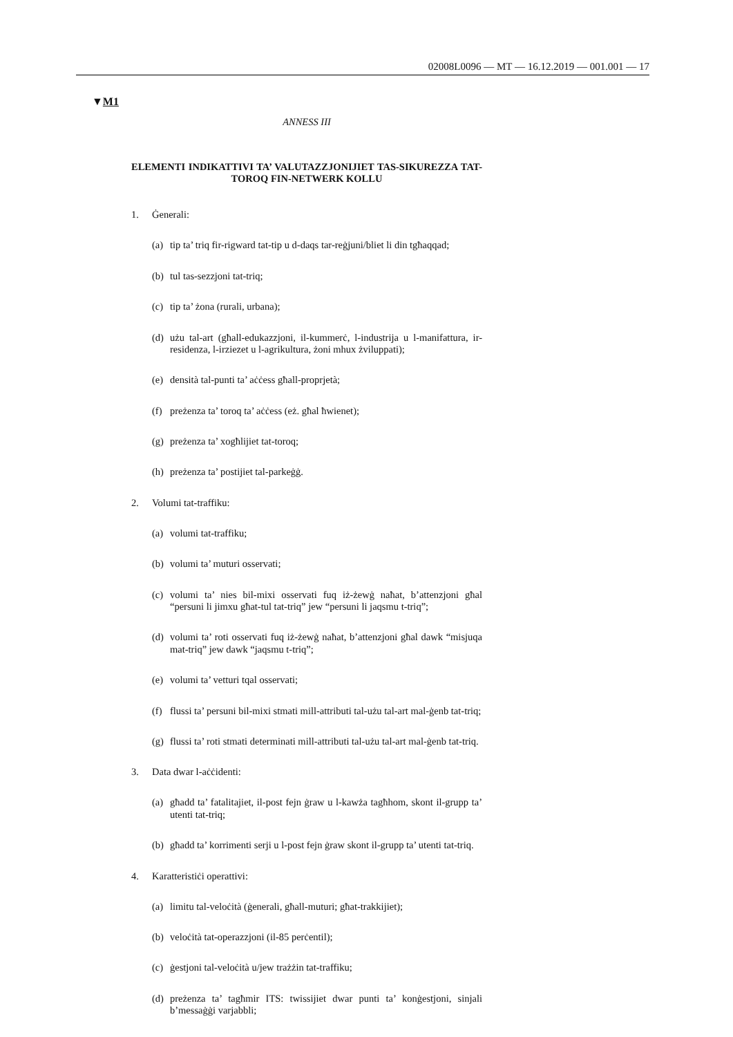02008L0096 — MT — 16.12.2019 — 001.001 — 17
▼M1
ANNESS III
ELEMENTI INDIKATTIVI TA’ VALUTAZZJONIJIET TAS-SIKUREZZA TAT-TOROQ FIN-NETWERK KOLLU
1. Ġenerali:
(a)
tip ta’ triq fir-rigward tat-tip u d-daqs tar-reġjuni/bliet li din tgħaqqad;
(b)
tul tas-sezzjoni tat-triq;
(c)
tip ta’ żona (rurali, urbana);
(d)
użu tal-art (għall-edukazzjoni, il-kummerċ, l-industrija u l-manifattura, ir-residenza, l-irziezet u l-agrikultura, żoni mhux żviluppati);
(e)
densità tal-punti ta’ aċċess għall-proprjetà;
(f)
preżenza ta’ toroq ta’ aċċess (eż. għal ħwienet);
(g)
preżenza ta’ xogħlijiet tat-toroq;
(h)
preżenza ta’ postijiet tal-parkeġġ.
2. Volumi tat-traffiku:
(a)
volumi tat-traffiku;
(b)
volumi ta’ muturi osservati;
(c)
volumi ta’ nies bil-mixi osservati fuq iż-żewġ naħat, b’attenzjoni għal “persuni li jimxu għat-tul tat-triq” jew “persuni li jaqsmu t-triq”;
(d)
volumi ta’ roti osservati fuq iż-żewġ naħat, b’attenzjoni għal dawk “misjuqa mat-triq” jew dawk “jaqsmu t-triq”;
(e)
volumi ta’ vetturi tqal osservati;
(f)
flussi ta’ persuni bil-mixi stmati mill-attributi tal-użu tal-art mal-ġenb tat-triq;
(g)
flussi ta’ roti stmati determinati mill-attributi tal-użu tal-art mal-ġenb tat-triq.
3. Data dwar l-aċċidenti:
(a)
għadd ta’ fatalitajiet, il-post fejn ġraw u l-kawża tagħhom, skont il-grupp ta’ utenti tat-triq;
(b)
għadd ta’ korrimenti serji u l-post fejn ġraw skont il-grupp ta’ utenti tat-triq.
4. Karatteristiċi operattivi:
(a)
limitu tal-veloċità (ġenerali, għall-muturi; għat-trakkijiet);
(b)
veloċità tat-operazzjoni (il-85 perċentil);
(c)
ġestjoni tal-veloċità u/jew trażżin tat-traffiku;
(d)
preżenza ta’ tagħmir ITS: twissijiet dwar punti ta’ konġestjoni, sinjali b’messaġġi varjabbli;